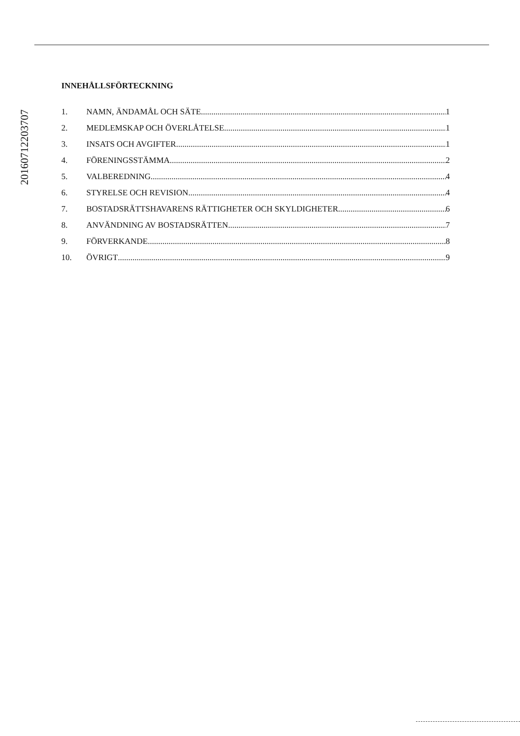20160712203707
INNEHÅLLSFÖRTECKNING
1. NAMN, ÄNDAMÅL OCH SÄTE 1
2. MEDLEMSKAP OCH ÖVERLÅTELSE 1
3. INSATS OCH AVGIFTER 1
4. FÖRENINGSSTÄMMA 2
5. VALBEREDNING 4
6. STYRELSE OCH REVISION 4
7. BOSTADSRÄTTSHAVARENS RÄTTIGHETER OCH SKYLDIGHETER 6
8. ANVÄNDNING AV BOSTADSRÄTTEN 7
9. FÖRVERKANDE 8
10. ÖVRIGT 9